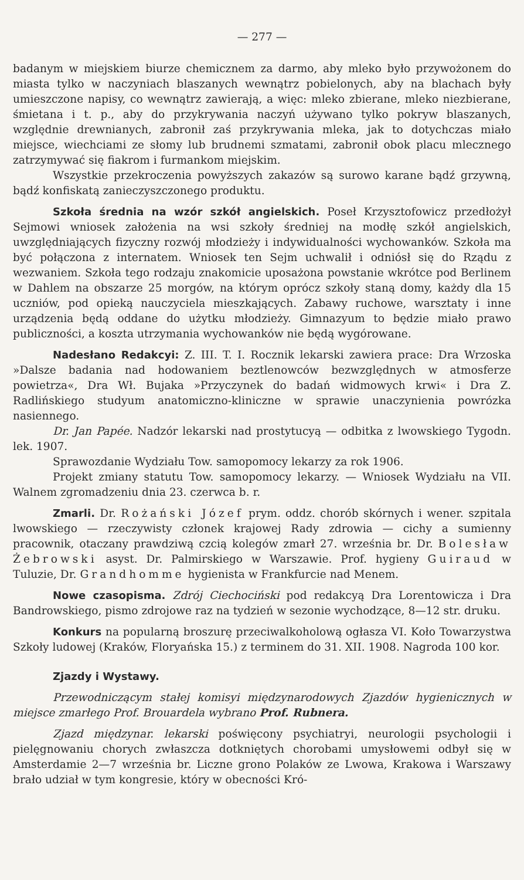— 277 —
badanym w miejskiem biurze chemicznem za darmo, aby mleko było przywożonem do miasta tylko w naczyniach blaszanych wewnątrz pobielonych, aby na blachach były umieszczone napisy, co wewnątrz zawierają, a więc: mleko zbierane, mleko niezbierane, śmietana i t. p., aby do przykrywania naczyń używano tylko pokryw blaszanych, względnie drewnianych, zabronił zaś przykrywania mleka, jak to dotychczas miało miejsce, wiechciami ze słomy lub brudnemi szmatami, zabronił obok placu mlecznego zatrzymywać się fiakrom i furmankom miejskim.
Wszystkie przekroczenia powyższych zakazów są surowo karane bądź grzywną, bądź konfiskatą zanieczyszczonego produktu.
Szkoła średnia na wzór szkół angielskich. Poseł Krzysztofowicz przedłożył Sejmowi wniosek założenia na wsi szkoły średniej na modłę szkół angielskich, uwzględniających fizyczny rozwój młodzieży i indywidualności wychowanków. Szkoła ma być połączona z internatem. Wniosek ten Sejm uchwalił i odniósł się do Rządu z wezwaniem. Szkoła tego rodzaju znakomicie uposażona powstanie wkrótce pod Berlinem w Dahlem na obszarze 25 morgów, na którym oprócz szkoły staną domy, każdy dla 15 uczniów, pod opieką nauczyciela mieszkających. Zabawy ruchowe, warsztaty i inne urządzenia będą oddane do użytku młodzieży. Gimnazyum to będzie miało prawo publiczności, a koszta utrzymania wychowanków nie będą wygórowane.
Nadesłano Redakcyi: Z. III. T. I. Rocznik lekarski zawiera prace: Dra Wrzoska »Dalsze badania nad hodowaniem beztlenowców bezwzględnych w atmosferze powietrza«, Dra Wł. Bujaka »Przyczynek do badań widmowych krwi« i Dra Z. Radlińskiego studyum anatomiczno-kliniczne w sprawie unaczynienia powrózka nasiennego.
Dr. Jan Papée. Nadzór lekarski nad prostytucyą — odbitka z lwowskiego Tygodn. lek. 1907.
Sprawozdanie Wydziału Tow. samopomocy lekarzy za rok 1906.
Projekt zmiany statutu Tow. samopomocy lekarzy. — Wniosek Wydziału na VII. Walnem zgromadzeniu dnia 23. czerwca b. r.
Zmarli. Dr. Rożański Józef prym. oddz. chorób skórnych i wener. szpitala lwowskiego — rzeczywisty członek krajowej Rady zdrowia — cichy a sumienny pracownik, otaczany prawdziwą czcią kolegów zmarł 27. września br. Dr. Bolesław Żebrowski asyst. Dr. Palmirskiego w Warszawie. Prof. hygieny Guiraud w Tuluzie, Dr. Grandhomme hygienista w Frankfurcie nad Menem.
Nowe czasopisma. Zdrój Ciechociński pod redakcyą Dra Lorentowicza i Dra Bandrowskiego, pismo zdrojowe raz na tydzień w sezonie wychodzące, 8—12 str. druku.
Konkurs na popularną broszurę przeciwalkoholową ogłasza VI. Koło Towarzystwa Szkoły ludowej (Kraków, Floryańska 15.) z terminem do 31. XII. 1908. Nagroda 100 kor.
Zjazdy i Wystawy.
Przewodniczącym stałej komisyi międzynarodowych Zjazdów hygienicznych w miejsce zmarłego Prof. Brouardela wybrano Prof. Rubnera.
Zjazd międzynar. lekarski poświęcony psychiatryi, neurologii psychologii i pielęgnowaniu chorych zwłaszcza dotkniętych chorobami umysłowemi odbył się w Amsterdamie 2—7 września br. Liczne grono Polaków ze Lwowa, Krakowa i Warszawy brało udział w tym kongresie, który w obecności Kró-